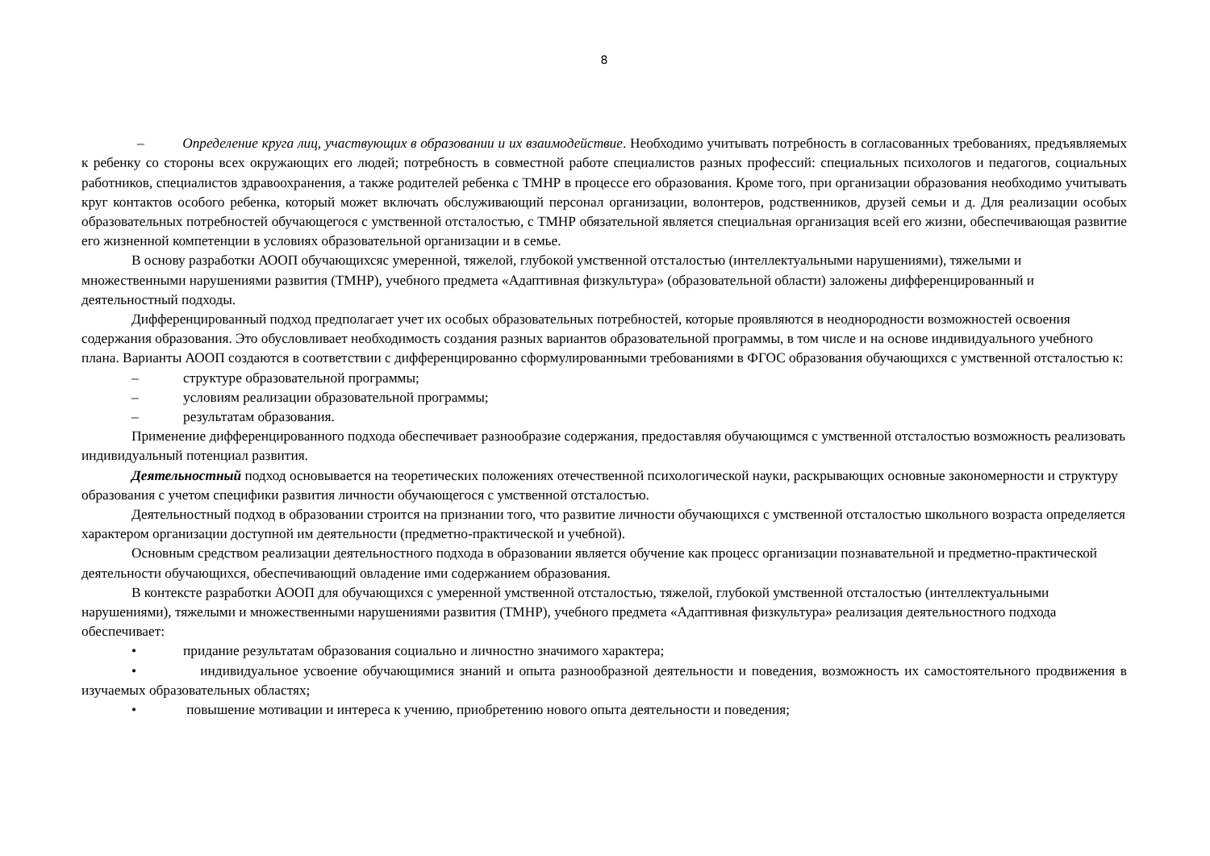8
– Определение круга лиц, участвующих в образовании и их взаимодействие. Необходимо учитывать потребность в согласованных требованиях, предъявляемых к ребенку со стороны всех окружающих его людей; потребность в совместной работе специалистов разных профессий: специальных психологов и педагогов, социальных работников, специалистов здравоохранения, а также родителей ребенка с ТМНР в процессе его образования. Кроме того, при организации образования необходимо учитывать круг контактов особого ребенка, который может включать обслуживающий персонал организации, волонтеров, родственников, друзей семьи и д. Для реализации особых образовательных потребностей обучающегося с умственной отсталостью, с ТМНР обязательной является специальная организация всей его жизни, обеспечивающая развитие его жизненной компетенции в условиях образовательной организации и в семье.
В основу разработки АООП обучающихсяс умеренной, тяжелой, глубокой умственной отсталостью (интеллектуальными нарушениями), тяжелыми и множественными нарушениями развития (ТМНР), учебного предмета «Адаптивная физкультура» (образовательной области) заложены дифференцированный и деятельностный подходы.
Дифференцированный подход предполагает учет их особых образовательных потребностей, которые проявляются в неоднородности возможностей освоения содержания образования. Это обусловливает необходимость создания разных вариантов образовательной программы, в том числе и на основе индивидуального учебного плана. Варианты АООП создаются в соответствии с дифференцированно сформулированными требованиями в ФГОС образования обучающихся с умственной отсталостью к:
– структуре образовательной программы;
– условиям реализации образовательной программы;
– результатам образования.
Применение дифференцированного подхода обеспечивает разнообразие содержания, предоставляя обучающимся с умственной отсталостью возможность реализовать индивидуальный потенциал развития.
Деятельностный подход основывается на теоретических положениях отечественной психологической науки, раскрывающих основные закономерности и структуру образования с учетом специфики развития личности обучающегося с умственной отсталостью.
Деятельностный подход в образовании строится на признании того, что развитие личности обучающихся с умственной отсталостью школьного возраста определяется характером организации доступной им деятельности (предметно-практической и учебной).
Основным средством реализации деятельностного подхода в образовании является обучение как процесс организации познавательной и предметно-практической деятельности обучающихся, обеспечивающий овладение ими содержанием образования.
В контексте разработки АООП для обучающихся с умеренной умственной отсталостью, тяжелой, глубокой умственной отсталостью (интеллектуальными нарушениями), тяжелыми и множественными нарушениями развития (ТМНР), учебного предмета «Адаптивная физкультура» реализация деятельностного подхода обеспечивает:
• придание результатам образования социально и личностно значимого характера;
• индивидуальное усвоение обучающимися знаний и опыта разнообразной деятельности и поведения, возможность их самостоятельного продвижения в изучаемых образовательных областях;
• повышение мотивации и интереса к учению, приобретению нового опыта деятельности и поведения;